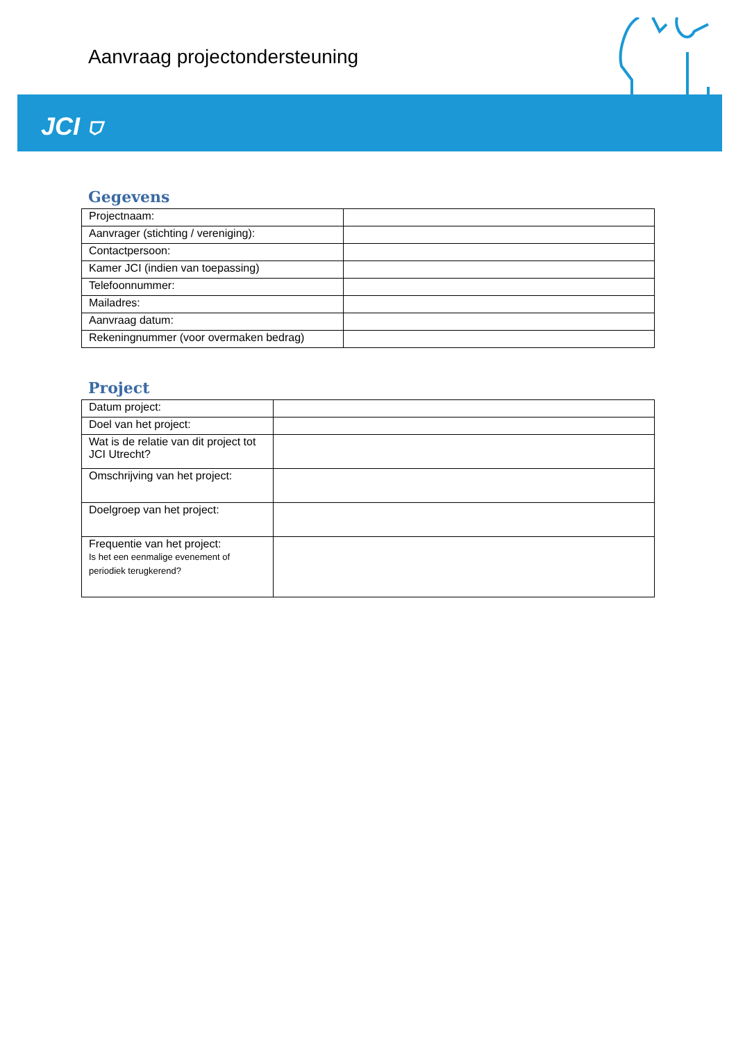Aanvraag projectondersteuning
JCI ⛉
Gegevens
| Projectnaam: | |
| Aanvrager (stichting / vereniging): | |
| Contactpersoon: | |
| Kamer JCI (indien van toepassing) | |
| Telefoonnummer: | |
| Mailadres: | |
| Aanvraag datum: | |
| Rekeningnummer (voor overmaken bedrag) | |
Project
| Datum project: | |
| Doel van het project: | |
| Wat is de relatie van dit project tot JCI Utrecht? | |
| Omschrijving van het project: | |
| Doelgroep van het project: | |
| Frequentie van het project: Is het een eenmalige evenement of periodiek terugkerend? | |